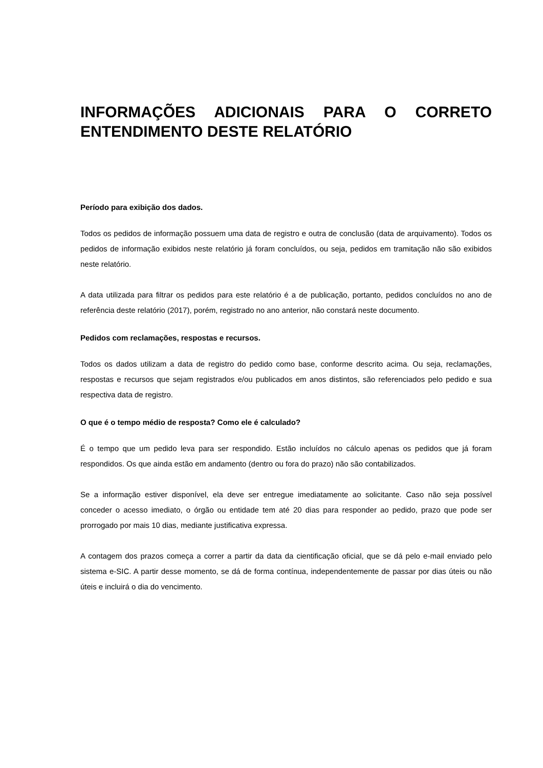INFORMAÇÕES ADICIONAIS PARA O CORRETO ENTENDIMENTO DESTE RELATÓRIO
Período para exibição dos dados.
Todos os pedidos de informação possuem uma data de registro e outra de conclusão (data de arquivamento). Todos os pedidos de informação exibidos neste relatório já foram concluídos, ou seja, pedidos em tramitação não são exibidos neste relatório.
A data utilizada para filtrar os pedidos para este relatório é a de publicação, portanto, pedidos concluídos no ano de referência deste relatório (2017), porém, registrado no ano anterior, não constará neste documento.
Pedidos com reclamações, respostas e recursos.
Todos os dados utilizam a data de registro do pedido como base, conforme descrito acima. Ou seja, reclamações, respostas e recursos que sejam registrados e/ou publicados em anos distintos, são referenciados pelo pedido e sua respectiva data de registro.
O que é o tempo médio de resposta? Como ele é calculado?
É o tempo que um pedido leva para ser respondido. Estão incluídos no cálculo apenas os pedidos que já foram respondidos. Os que ainda estão em andamento (dentro ou fora do prazo) não são contabilizados.
Se a informação estiver disponível, ela deve ser entregue imediatamente ao solicitante. Caso não seja possível conceder o acesso imediato, o órgão ou entidade tem até 20 dias para responder ao pedido, prazo que pode ser prorrogado por mais 10 dias, mediante justificativa expressa.
A contagem dos prazos começa a correr a partir da data da cientificação oficial, que se dá pelo e-mail enviado pelo sistema e-SIC. A partir desse momento, se dá de forma contínua, independentemente de passar por dias úteis ou não úteis e incluirá o dia do vencimento.